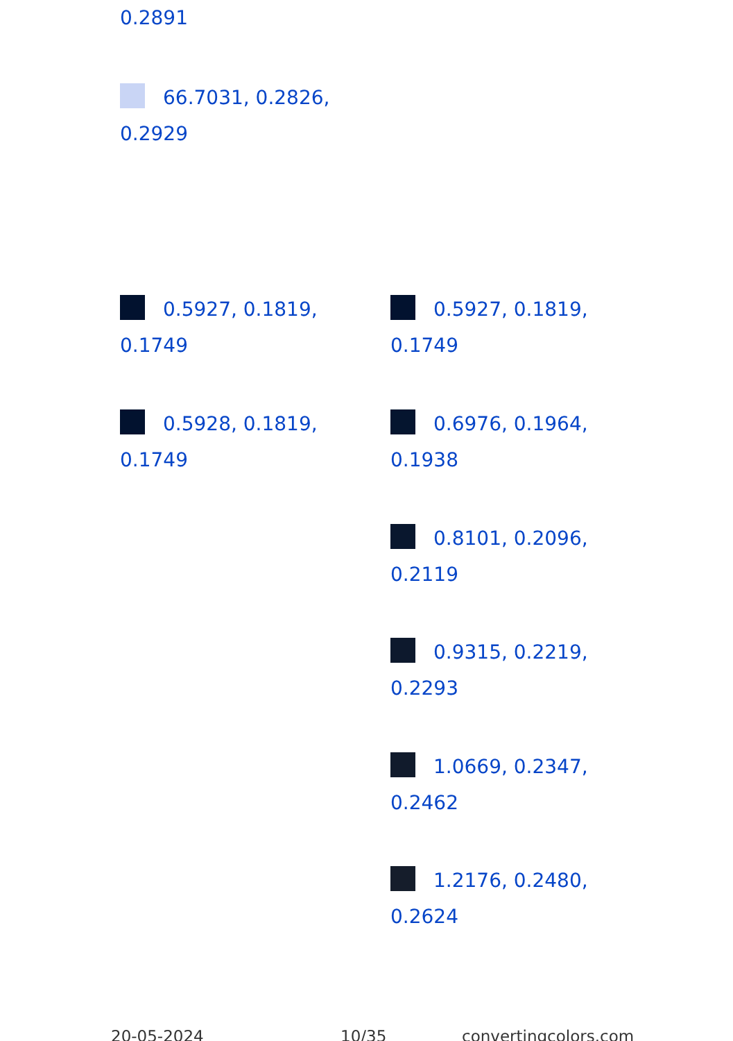0.2891
66.7031, 0.2826, 0.2929
0.5927, 0.1819, 0.1749
0.5927, 0.1819, 0.1749
0.5928, 0.1819, 0.1749
0.6976, 0.1964, 0.1938
0.8101, 0.2096, 0.2119
0.9315, 0.2219, 0.2293
1.0669, 0.2347, 0.2462
1.2176, 0.2480, 0.2624
20-05-2024 10/35 convertingcolors.com